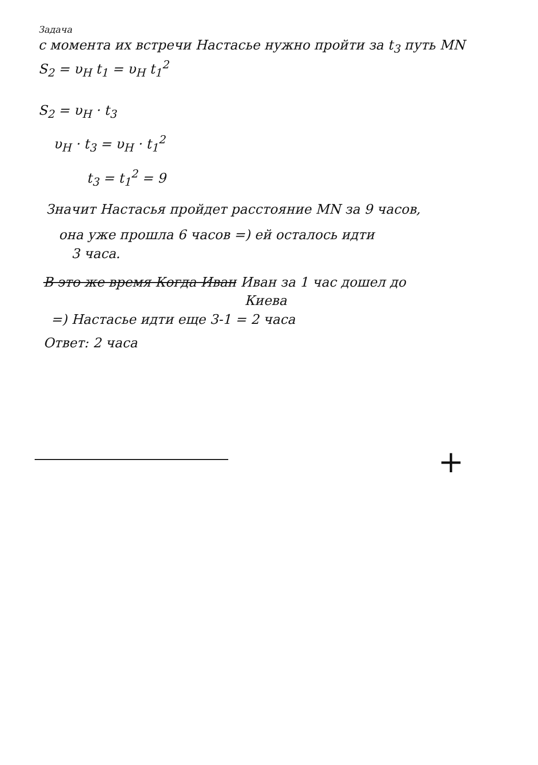Задача
с момента их встречи Настасье нужно пройти за t<sub>3</sub> путь MN
S<sub>2</sub> = υ<sub>Н</sub> t<sub>1</sub> = υ<sub>Н</sub> t<sub>1</sub><sup>2</sup>
S<sub>2</sub> = υ<sub>Н</sub> · t<sub>3</sub>
υ<sub>Н</sub> · t<sub>3</sub> = υ<sub>Н</sub> · t<sub>1</sub><sup>2</sup>
t<sub>3</sub> = t<sub>1</sub><sup>2</sup> = 9
Значит Настасья пройдет расстояние MN за 9 часов,
она уже прошла 6 часов =) ей осталось идти
3 часа.
В это же время Когда Иван Иван за 1 час дошел до
Киева
=) Настасье идти еще 3-1 = 2 часа
Ответ: 2 часа
+